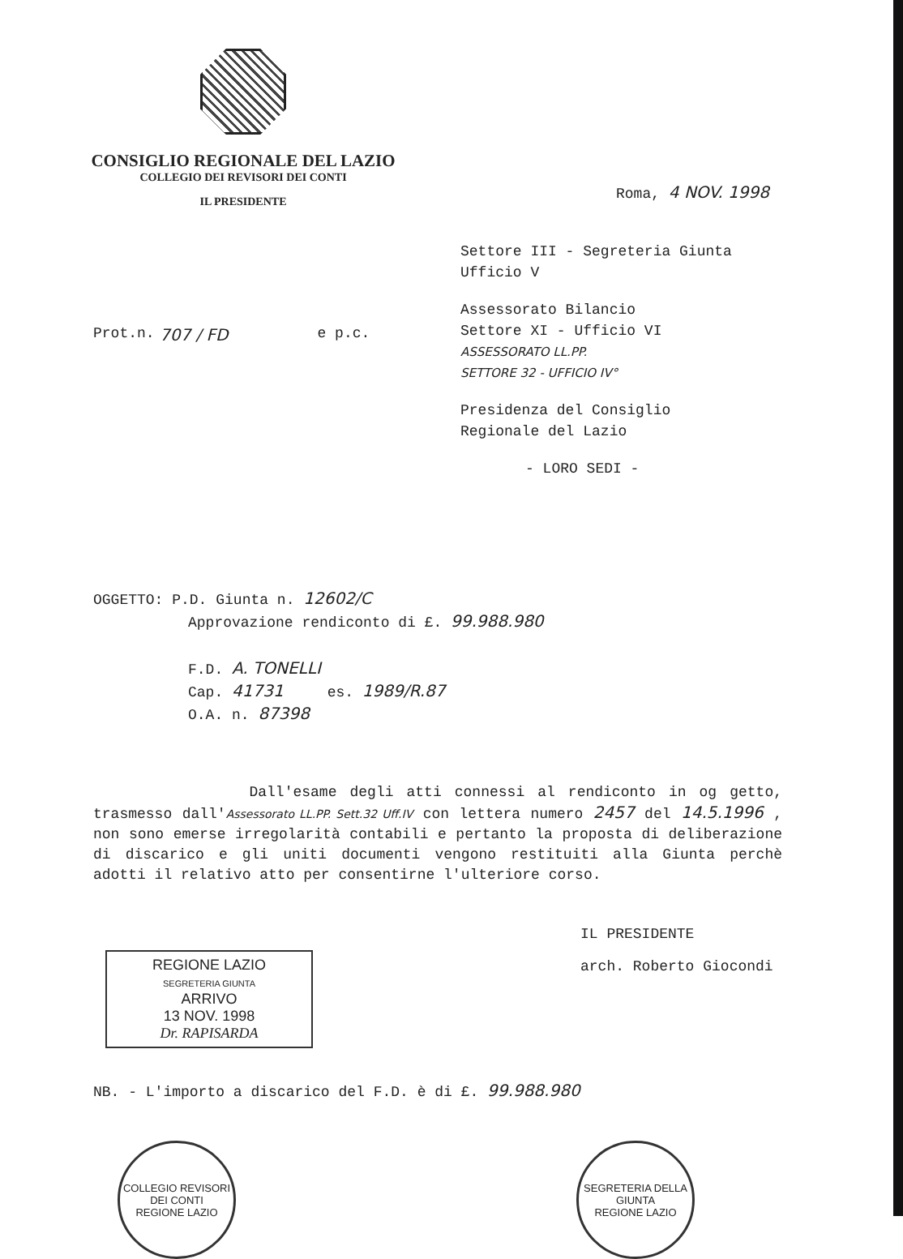CONSIGLIO REGIONALE DEL LAZIO
COLLEGIO DEI REVISORI DEI CONTI
IL PRESIDENTE
Roma, 4 NOV. 1998
Settore III - Segreteria Giunta
Ufficio V
Assessorato Bilancio
Settore XI - Ufficio VI
ASSESSORATO LL.PP.
SETTORE 32 - UFFICIO IV°
Presidenza del Consiglio
Regionale del Lazio
- LORO SEDI -
Prot.n. 707 / FD e p.c.
OGGETTO: P.D. Giunta n. 12602/C
Approvazione rendiconto di £. 99.988.980
F.D. A. TONELLI
Cap. 41731 es. 1989/R.87
O.A. n. 87398
Dall'esame degli atti connessi al rendiconto in og getto, trasmesso dall'Assessorato LL.PP. Sett.32 Uff.IV con lettera numero 2457 del 14.5.1996 , non sono emerse irregolarità contabili e pertanto la proposta di deliberazione di discarico e gli uniti documenti vengono restituiti alla Giunta perchè adotti il relativo atto per consentirne l'ulteriore corso.
REGIONE LAZIO
SEGRETERIA GIUNTA
ARRIVO
13 NOV. 1998
Dr. RAPISARDA
IL PRESIDENTE
arch. Roberto Giocondi
NB. - L'importo a discarico del F.D. è di £. 99.988.980
COLLEGIO REVISORI DEI CONTI
REGIONE LAZIO
SEGRETERIA DELLA GIUNTA
REGIONE LAZIO